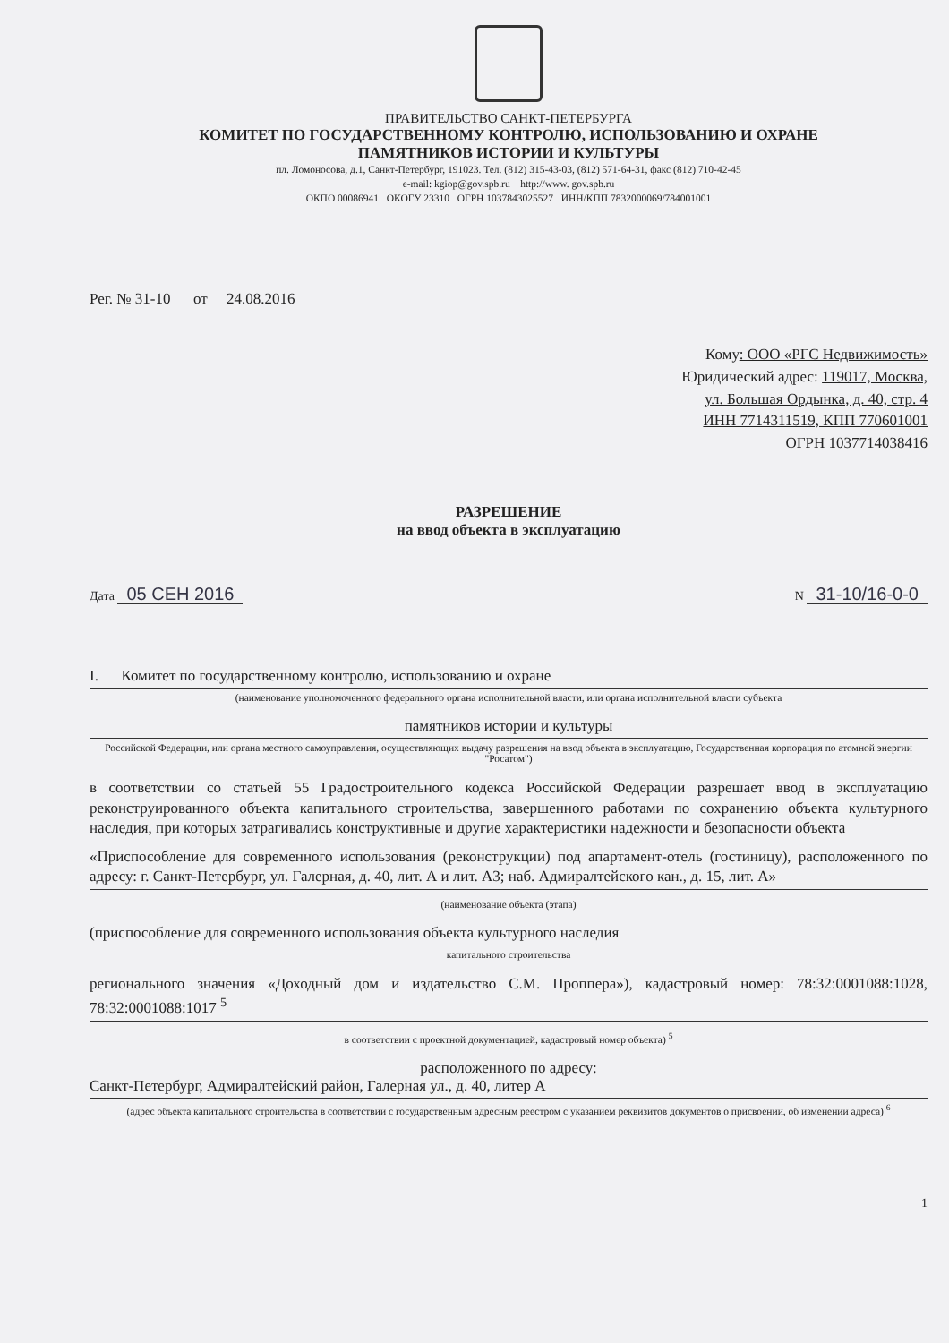ПРАВИТЕЛЬСТВО САНКТ-ПЕТЕРБУРГА
КОМИТЕТ ПО ГОСУДАРСТВЕННОМУ КОНТРОЛЮ, ИСПОЛЬЗОВАНИЮ И ОХРАНЕ
ПАМЯТНИКОВ ИСТОРИИ И КУЛЬТУРЫ
пл. Ломоносова, д.1, Санкт-Петербург, 191023. Тел. (812) 315-43-03, (812) 571-64-31, факс (812) 710-42-45
e-mail: kgiop@gov.spb.ru http://www. gov.spb.ru
ОКПО 00086941 ОКОГУ 23310 ОГРН 1037843025527 ИНН/КПП 7832000069/784001001
Рег. № 31-10 от 24.08.2016
Кому: ООО «РГС Недвижимость»
Юридический адрес: 119017, Москва,
ул. Большая Ордынка, д. 40, стр. 4
ИНН 7714311519, КПП 770601001
ОГРН 1037714038416
РАЗРЕШЕНИЕ
на ввод объекта в эксплуатацию
Дата 05 СЕН 2016
N 31-10/16-0-0
I. Комитет по государственному контролю, использованию и охране
(наименование уполномоченного федерального органа исполнительной власти, или органа исполнительной власти субъекта
памятников истории и культуры
Российской Федерации, или органа местного самоуправления, осуществляющих выдачу разрешения на ввод объекта в эксплуатацию, Государственная корпорация по атомной энергии "Росатом")
в соответствии со статьей 55 Градостроительного кодекса Российской Федерации разрешает ввод в эксплуатацию реконструированного объекта капитального строительства, завершенного работами по сохранению объекта культурного наследия, при которых затрагивались конструктивные и другие характеристики надежности и безопасности объекта
«Приспособление для современного использования (реконструкции) под апартамент-отель (гостиницу), расположенного по адресу: г. Санкт-Петербург, ул. Галерная, д. 40, лит. А и лит. А3; наб. Адмиралтейского кан., д. 15, лит. А»
(наименование объекта (этапа)
(приспособление для современного использования объекта культурного наследия
капитального строительства
регионального значения «Доходный дом и издательство С.М. Проппера»), кадастровый номер: 78:32:0001088:1028, 78:32:0001088:1017 <sup>5</sup>
в соответствии с проектной документацией, кадастровый номер объекта) <sup>5</sup>
расположенного по адресу:
Санкт-Петербург, Адмиралтейский район, Галерная ул., д. 40, литер А
(адрес объекта капитального строительства в соответствии с государственным адресным реестром с указанием реквизитов документов о присвоении, об изменении адреса) <sup>6</sup>
1